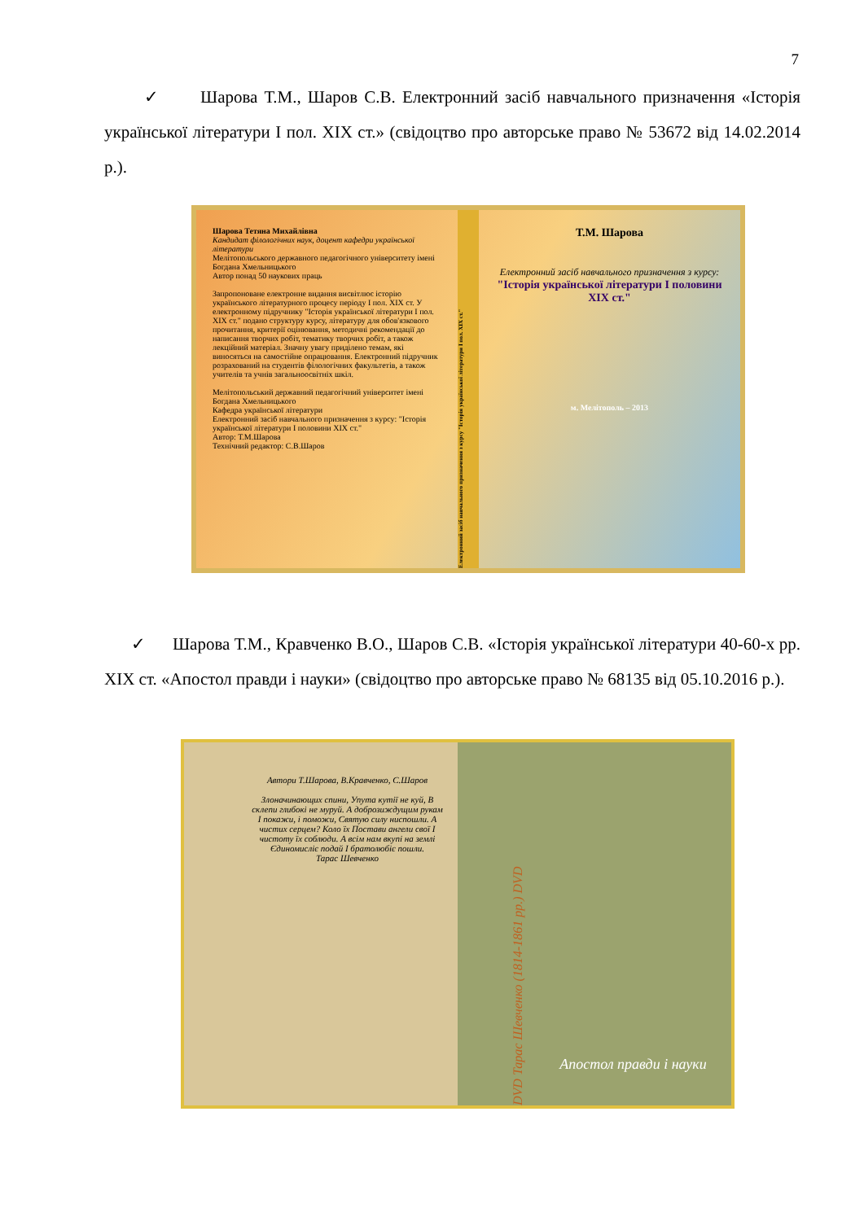7
✓ Шарова Т.М., Шаров С.В. Електронний засіб навчального призначення «Історія української літератури І пол. XIX ст.» (свідоцтво про авторське право № 53672 від 14.02.2014 р.).
Шарова Тетяна Михайлівна
Кандидат філологічних наук, доцент кафедри української літератури
Мелітопольського державного педагогічного університету імені Богдана Хмельницького
Автор понад 50 наукових праць
Запропоноване електронне видання висвітлює історію українського літературного процесу періоду І пол. XIX ст. У електронному підручнику "Історія української літератури І пол. XIX ст." подано структуру курсу, літературу для обов'язкового прочитання, критерії оцінювання, методичні рекомендації до написання творчих робіт, тематику творчих робіт, а також лекційний матеріал. Значну увагу приділено темам, які виносяться на самостійне опрацювання. Електронний підручник розрахований на студентів філологічних факультетів, а також учителів та учнів загальноосвітніх шкіл.
Мелітопольський державний педагогічний університет імені Богдана Хмельницького
Кафедра української літератури
Електронний засіб навчального призначення з курсу: "Історія української літератури І половини XIX ст."
Автор: Т.М.Шарова
Технічний редактор: С.В.Шаров
Електронний засіб навчального призначення з курсу "Історія української літератури І пол. XIX ст."
Т.М. Шарова
Електронний засіб навчального призначення з курсу:
"Історія української літератури І половини XIX ст."
м. Мелітополь – 2013
✓ Шарова Т.М., Кравченко В.О., Шаров С.В. «Історія української літератури 40-60-х рр. XIX ст. «Апостол правди і науки» (свідоцтво про авторське право № 68135 від 05.10.2016 р.).
Автори Т.Шарова, В.Кравченко, С.Шаров
Злоначинающих спини, Упута кутії не куй, В склепи глибокі не муруй. А доброзиждущим рукам І покажи, і поможи, Святую силу ниспошли. А чистих серцем? Коло їх Постави ангели свої І чистоту їх соблюди. А всім нам вкупі на землі Єдиномисліє подай І братолюбіє пошли.
Тарас Шевченко
DVD Тарас Шевченко (1814-1861 рр.) DVD
Апостол правди і науки